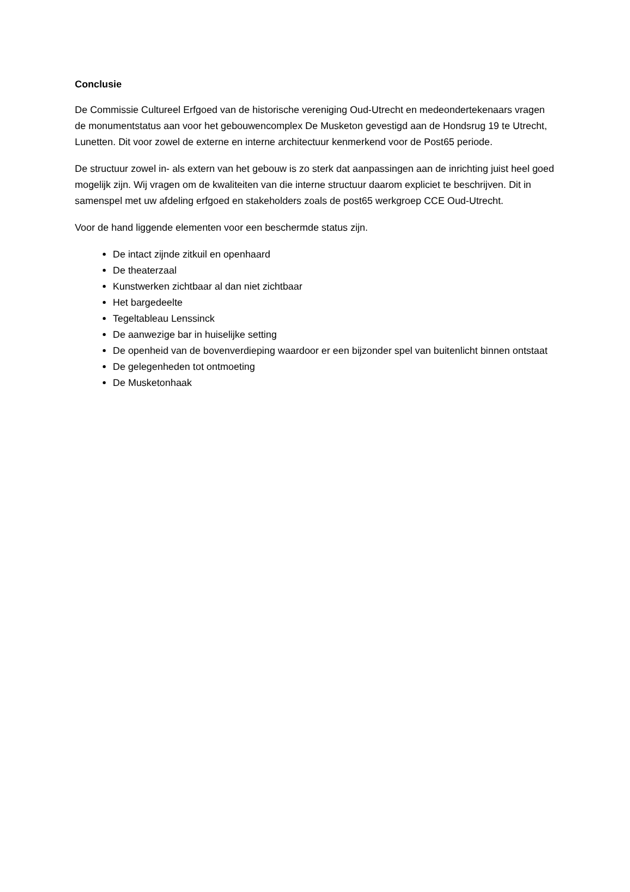Conclusie
De Commissie Cultureel Erfgoed van de historische vereniging Oud-Utrecht en medeondertekenaars vragen de monumentstatus aan voor het gebouwencomplex De Musketon gevestigd aan de Hondsrug 19 te Utrecht, Lunetten. Dit voor zowel de externe en interne architectuur kenmerkend voor de Post65 periode.
De structuur zowel in- als extern van het gebouw is zo sterk dat aanpassingen aan de inrichting juist heel goed mogelijk zijn. Wij vragen om de kwaliteiten van die interne structuur daarom expliciet te beschrijven. Dit in samenspel met uw afdeling erfgoed en stakeholders zoals de post65 werkgroep CCE Oud-Utrecht.
Voor de hand liggende elementen voor een beschermde status zijn.
De intact zijnde zitkuil en openhaard
De theaterzaal
Kunstwerken zichtbaar al dan niet zichtbaar
Het bargedeelte
Tegeltableau Lenssinck
De aanwezige bar in huiselijke setting
De openheid van de bovenverdieping waardoor er een bijzonder spel van buitenlicht binnen ontstaat
De gelegenheden tot ontmoeting
De Musketonhaak